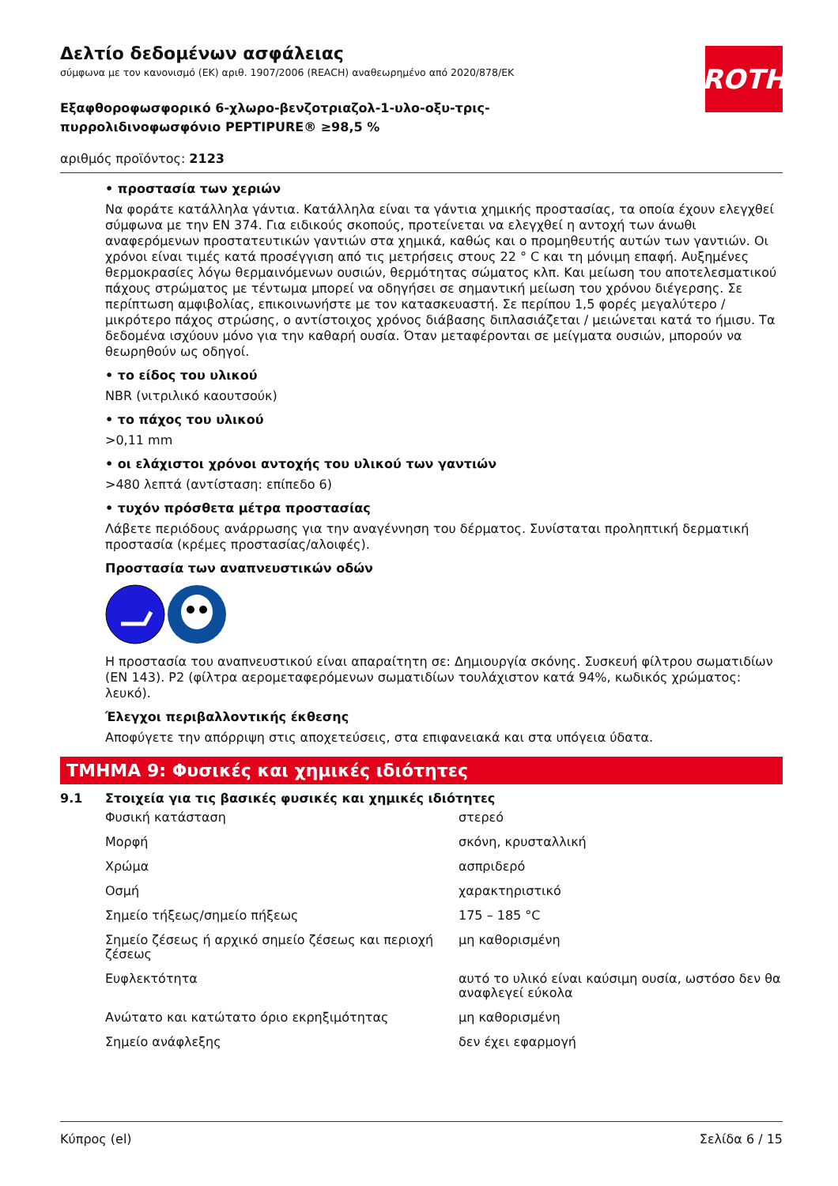ROTH
Δελτίο δεδομένων ασφάλειας
σύμφωνα με τον κανονισμό (ΕΚ) αριθ. 1907/2006 (REACH) αναθεωρημένο από 2020/878/ΕΚ
Εξαφθοροφωσφορικό 6-χλωρο-βενζοτριαζολ-1-υλο-οξυ-τρις-
πυρρολιδινοφωσφόνιο PEPTIPURE® ≥98,5 %
αριθμός προϊόντος: 2123
• προστασία των χεριών
Να φοράτε κατάλληλα γάντια. Κατάλληλα είναι τα γάντια χημικής προστασίας, τα οποία έχουν ελεγχθεί σύμφωνα με την EN 374. Για ειδικούς σκοπούς, προτείνεται να ελεγχθεί η αντοχή των άνωθι αναφερόμενων προστατευτικών γαντιών στα χημικά, καθώς και ο προμηθευτής αυτών των γαντιών. Οι χρόνοι είναι τιμές κατά προσέγγιση από τις μετρήσεις στους 22 ° C και τη μόνιμη επαφή. Αυξημένες θερμοκρασίες λόγω θερμαινόμενων ουσιών, θερμότητας σώματος κλπ. Και μείωση του αποτελεσματικού πάχους στρώματος με τέντωμα μπορεί να οδηγήσει σε σημαντική μείωση του χρόνου διέγερσης. Σε περίπτωση αμφιβολίας, επικοινωνήστε με τον κατασκευαστή. Σε περίπου 1,5 φορές μεγαλύτερο / μικρότερο πάχος στρώσης, ο αντίστοιχος χρόνος διάβασης διπλασιάζεται / μειώνεται κατά το ήμισυ. Τα δεδομένα ισχύουν μόνο για την καθαρή ουσία. Όταν μεταφέρονται σε μείγματα ουσιών, μπορούν να θεωρηθούν ως οδηγοί.
• το είδος του υλικού
NBR (νιτριλικό καουτσούκ)
• το πάχος του υλικού
>0,11 mm
• οι ελάχιστοι χρόνοι αντοχής του υλικού των γαντιών
>480 λεπτά (αντίσταση: επίπεδο 6)
• τυχόν πρόσθετα μέτρα προστασίας
Λάβετε περιόδους ανάρρωσης για την αναγέννηση του δέρματος. Συνίσταται προληπτική δερματική προστασία (κρέμες προστασίας/αλοιφές).
Προστασία των αναπνευστικών οδών
Η προστασία του αναπνευστικού είναι απαραίτητη σε: Δημιουργία σκόνης. Συσκευή φίλτρου σωματιδίων (EN 143). P2 (φίλτρα αερομεταφερόμενων σωματιδίων τουλάχιστον κατά 94%, κωδικός χρώματος: λευκό).
Έλεγχοι περιβαλλοντικής έκθεσης
Αποφύγετε την απόρριψη στις αποχετεύσεις, στα επιφανειακά και στα υπόγεια ύδατα.
ΤΜΗΜΑ 9: Φυσικές και χημικές ιδιότητες
9.1 Στοιχεία για τις βασικές φυσικές και χημικές ιδιότητες
| Φυσική κατάσταση | στερεό |
| Μορφή | σκόνη, κρυσταλλική |
| Χρώμα | ασπριδερό |
| Οσμή | χαρακτηριστικό |
| Σημείο τήξεως/σημείο πήξεως | 175 – 185 °C |
| Σημείο ζέσεως ή αρχικό σημείο ζέσεως και περιοχή ζέσεως | μη καθορισμένη |
| Ευφλεκτότητα | αυτό το υλικό είναι καύσιμη ουσία, ωστόσο δεν θα αναφλεγεί εύκολα |
| Ανώτατο και κατώτατο όριο εκρηξιμότητας | μη καθορισμένη |
| Σημείο ανάφλεξης | δεν έχει εφαρμογή |
Κύπρος (el) Σελίδα 6 / 15